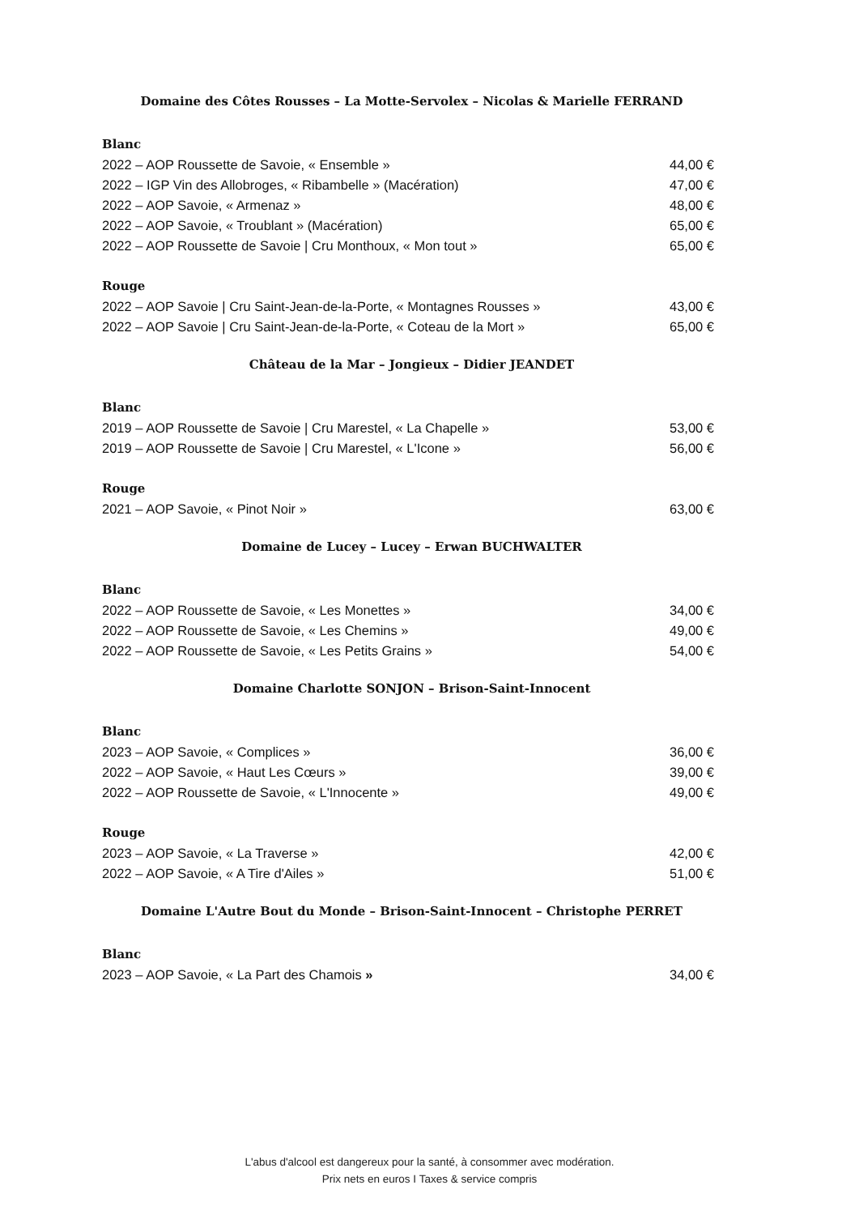Domaine des Côtes Rousses – La Motte-Servolex – Nicolas & Marielle FERRAND
Blanc
2022 – AOP Roussette de Savoie, « Ensemble » 44,00 €
2022 – IGP Vin des Allobroges, « Ribambelle » (Macération) 47,00 €
2022 – AOP Savoie, « Armenaz » 48,00 €
2022 – AOP Savoie, « Troublant » (Macération) 65,00 €
2022 – AOP Roussette de Savoie | Cru Monthoux, « Mon tout » 65,00 €
Rouge
2022 – AOP Savoie | Cru Saint-Jean-de-la-Porte, « Montagnes Rousses » 43,00 €
2022 – AOP Savoie | Cru Saint-Jean-de-la-Porte, « Coteau de la Mort » 65,00 €
Château de la Mar – Jongieux – Didier JEANDET
Blanc
2019 – AOP Roussette de Savoie | Cru Marestel, « La Chapelle » 53,00 €
2019 – AOP Roussette de Savoie | Cru Marestel, « L'Icone » 56,00 €
Rouge
2021 – AOP Savoie, « Pinot Noir » 63,00 €
Domaine de Lucey – Lucey – Erwan BUCHWALTER
Blanc
2022 – AOP Roussette de Savoie, « Les Monettes » 34,00 €
2022 – AOP Roussette de Savoie, « Les Chemins » 49,00 €
2022 – AOP Roussette de Savoie, « Les Petits Grains » 54,00 €
Domaine Charlotte SONJON – Brison-Saint-Innocent
Blanc
2023 – AOP Savoie, « Complices » 36,00 €
2022 – AOP Savoie, « Haut Les Cœurs » 39,00 €
2022 – AOP Roussette de Savoie, « L'Innocente » 49,00 €
Rouge
2023 – AOP Savoie, « La Traverse » 42,00 €
2022 – AOP Savoie, « A Tire d'Ailes » 51,00 €
Domaine L'Autre Bout du Monde – Brison-Saint-Innocent – Christophe PERRET
Blanc
2023 – AOP Savoie, « La Part des Chamois » 34,00 €
L'abus d'alcool est dangereux pour la santé, à consommer avec modération.
Prix nets en euros I Taxes & service compris